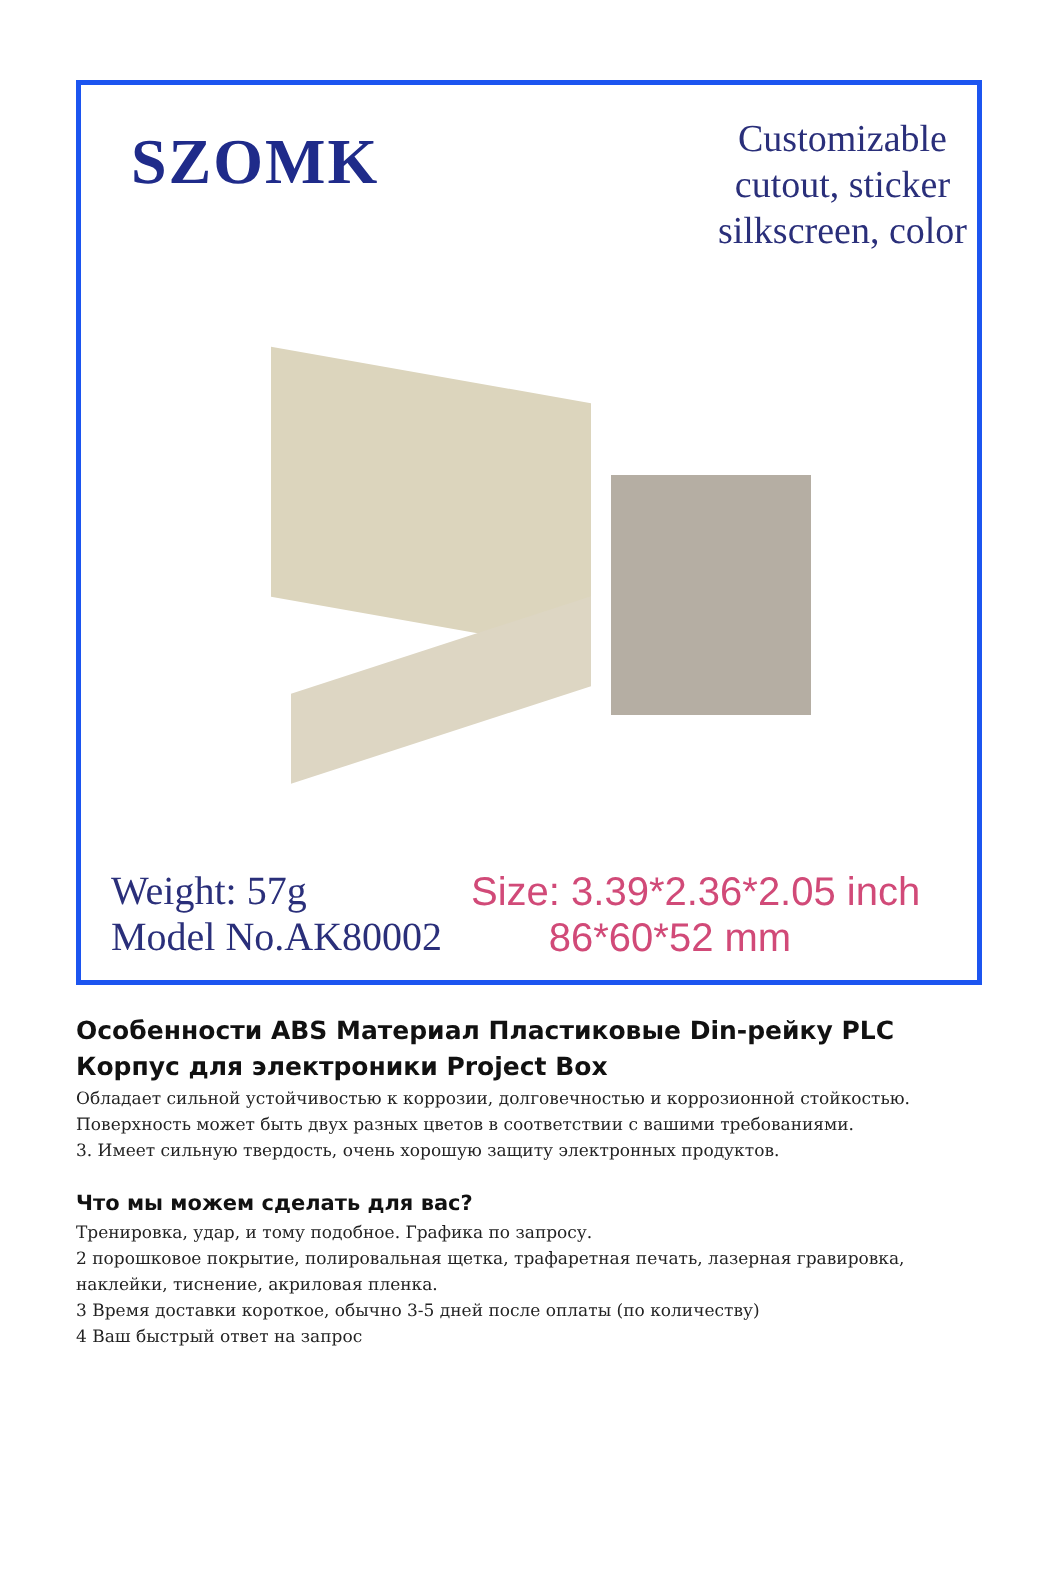SZOMK
Customizable
cutout, sticker
silkscreen, color
Weight: 57g
Model No.AK80002
Size: 3.39*2.36*2.05 inch
86*60*52 mm
Особенности ABS Материал Пластиковые Din-рейку PLC Корпус для электроники Project Box
Обладает сильной устойчивостью к коррозии, долговечностью и коррозионной стойкостью.
Поверхность может быть двух разных цветов в соответствии с вашими требованиями.
3. Имеет сильную твердость, очень хорошую защиту электронных продуктов.
Что мы можем сделать для вас?
Тренировка, удар, и тому подобное. Графика по запросу.
2 порошковое покрытие, полировальная щетка, трафаретная печать, лазерная гравировка, наклейки, тиснение, акриловая пленка.
3 Время доставки короткое, обычно 3-5 дней после оплаты (по количеству)
4 Ваш быстрый ответ на запрос